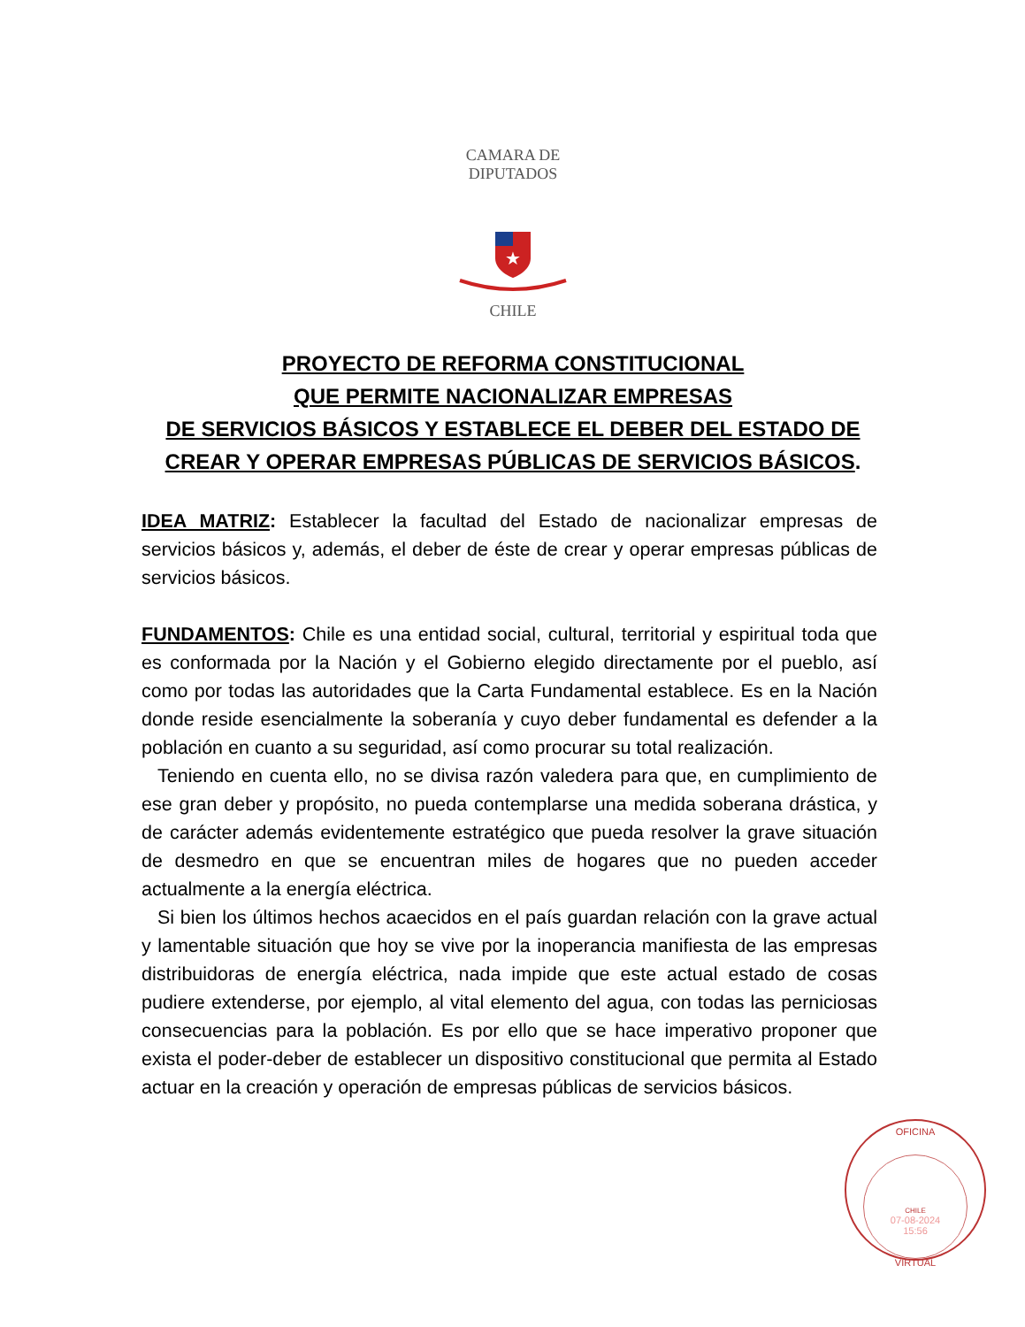CAMARA DE DIPUTADOS
★
CHILE
PROYECTO DE REFORMA CONSTITUCIONAL
QUE PERMITE NACIONALIZAR EMPRESAS
DE SERVICIOS BÁSICOS Y ESTABLECE EL DEBER DEL ESTADO DE
CREAR Y OPERAR EMPRESAS PÚBLICAS DE SERVICIOS BÁSICOS.
IDEA MATRIZ: Establecer la facultad del Estado de nacionalizar empresas de servicios básicos y, además, el deber de éste de crear y operar empresas públicas de servicios básicos.
FUNDAMENTOS: Chile es una entidad social, cultural, territorial y espiritual toda que es conformada por la Nación y el Gobierno elegido directamente por el pueblo, así como por todas las autoridades que la Carta Fundamental establece. Es en la Nación donde reside esencialmente la soberanía y cuyo deber fundamental es defender a la población en cuanto a su seguridad, así como procurar su total realización.
Teniendo en cuenta ello, no se divisa razón valedera para que, en cumplimiento de ese gran deber y propósito, no pueda contemplarse una medida soberana drástica, y de carácter además evidentemente estratégico que pueda resolver la grave situación de desmedro en que se encuentran miles de hogares que no pueden acceder actualmente a la energía eléctrica.
Si bien los últimos hechos acaecidos en el país guardan relación con la grave actual y lamentable situación que hoy se vive por la inoperancia manifiesta de las empresas distribuidoras de energía eléctrica, nada impide que este actual estado de cosas pudiere extenderse, por ejemplo, al vital elemento del agua, con todas las perniciosas consecuencias para la población. Es por ello que se hace imperativo proponer que exista el poder-deber de establecer un dispositivo constitucional que permita al Estado actuar en la creación y operación de empresas públicas de servicios básicos.
OFICINA
CHILE
07-08-2024
15:56
VIRTUAL